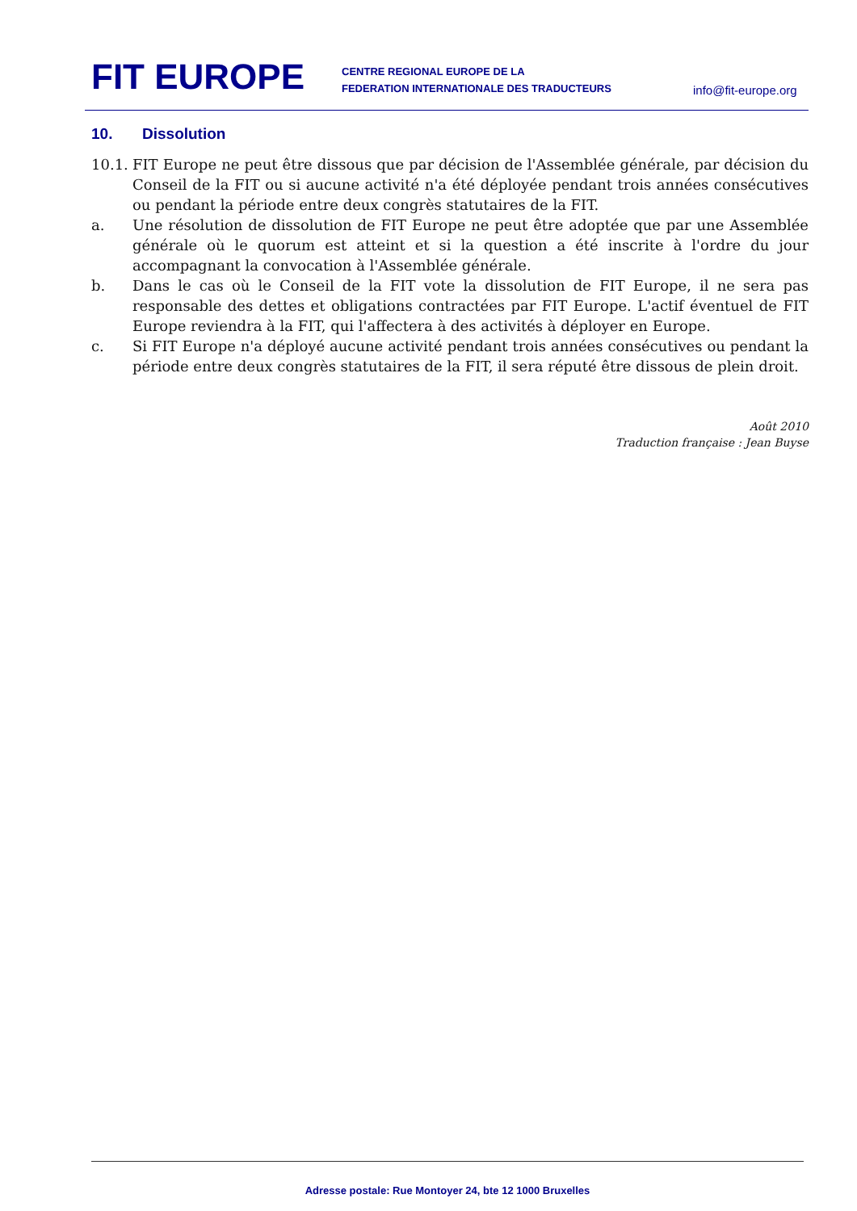FIT EUROPE
CENTRE REGIONAL EUROPE DE LA
FEDERATION INTERNATIONALE DES TRADUCTEURS
info@fit-europe.org
10. Dissolution
10.1.
FIT Europe ne peut être dissous que par décision de l'Assemblée générale, par décision du Conseil de la FIT ou si aucune activité n'a été déployée pendant trois années consécutives ou pendant la période entre deux congrès statutaires de la FIT.
a. Une résolution de dissolution de FIT Europe ne peut être adoptée que par une Assemblée générale où le quorum est atteint et si la question a été inscrite à l'ordre du jour accompagnant la convocation à l'Assemblée générale.
b. Dans le cas où le Conseil de la FIT vote la dissolution de FIT Europe, il ne sera pas responsable des dettes et obligations contractées par FIT Europe. L'actif éventuel de FIT Europe reviendra à la FIT, qui l'affectera à des activités à déployer en Europe.
c. Si FIT Europe n'a déployé aucune activité pendant trois années consécutives ou pendant la période entre deux congrès statutaires de la FIT, il sera réputé être dissous de plein droit.
Août 2010
Traduction française : Jean Buyse
Adresse postale: Rue Montoyer 24, bte 12 1000 Bruxelles